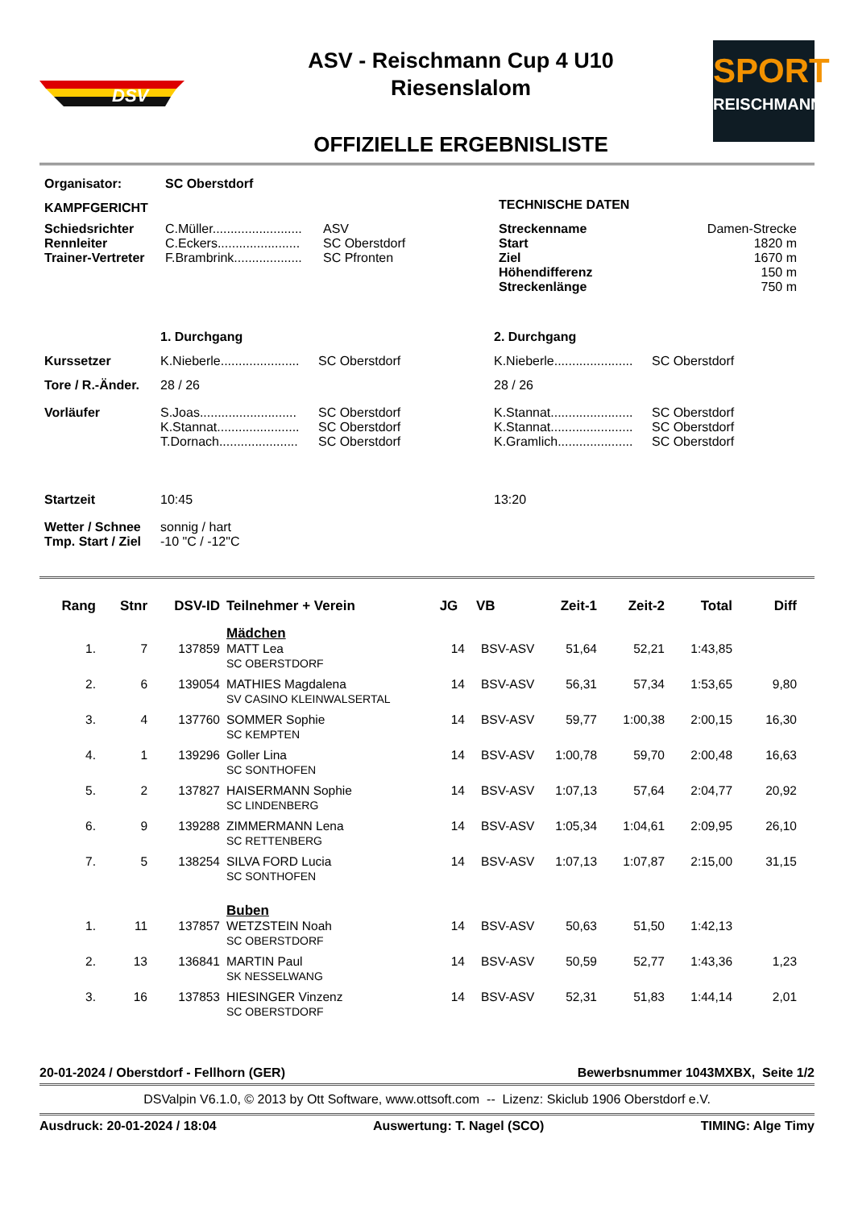DSV
ASV - Reischmann Cup 4 U10
Riesenslalom
OFFIZIELLE ERGEBNISLISTE
SPORT
REISCHMANN
| Organisator: | SC Oberstdorf | | | |
| KAMPFGERICHT | | | TECHNISCHE DATEN | |
| Schiedsrichter Rennleiter Trainer-Vertreter | C.Müller......................... C.Eckers....................... F.Brambrink................... | ASV SC Oberstdorf SC Pfronten | Streckenname Start Ziel Höhendifferenz Streckenlänge | Damen-Strecke 1820 m 1670 m 150 m 750 m |
| | 1. Durchgang | | 2. Durchgang | |
| Kurssetzer | K.Nieberle...................... | SC Oberstdorf | K.Nieberle...................... | SC Oberstdorf |
| Tore / R.-Änder. | 28 / 26 | | 28 / 26 | |
| Vorläufer | S.Joas........................... K.Stannat....................... T.Dornach...................... | SC Oberstdorf SC Oberstdorf SC Oberstdorf | K.Stannat....................... K.Stannat....................... K.Gramlich..................... | SC Oberstdorf SC Oberstdorf SC Oberstdorf |
| Startzeit | 10:45 | | 13:20 | |
| Wetter / Schnee Tmp. Start / Ziel | sonnig / hart -10 "C / -12"C | | | |
| Rang | Stnr | DSV-ID | Teilnehmer + Verein | JG | VB | Zeit-1 | Zeit-2 | Total | Diff |
| --- | --- | --- | --- | --- | --- | --- | --- | --- | --- |
| | | | Mädchen | | | | | | |
| 1. | 7 | 137859 | MATT Lea SC OBERSTDORF | 14 | BSV-ASV | 51,64 | 52,21 | 1:43,85 | |
| 2. | 6 | 139054 | MATHIES Magdalena SV CASINO KLEINWALSERTAL | 14 | BSV-ASV | 56,31 | 57,34 | 1:53,65 | 9,80 |
| 3. | 4 | 137760 | SOMMER Sophie SC KEMPTEN | 14 | BSV-ASV | 59,77 | 1:00,38 | 2:00,15 | 16,30 |
| 4. | 1 | 139296 | Goller Lina SC SONTHOFEN | 14 | BSV-ASV | 1:00,78 | 59,70 | 2:00,48 | 16,63 |
| 5. | 2 | 137827 | HAISERMANN Sophie SC LINDENBERG | 14 | BSV-ASV | 1:07,13 | 57,64 | 2:04,77 | 20,92 |
| 6. | 9 | 139288 | ZIMMERMANN Lena SC RETTENBERG | 14 | BSV-ASV | 1:05,34 | 1:04,61 | 2:09,95 | 26,10 |
| 7. | 5 | 138254 | SILVA FORD Lucia SC SONTHOFEN | 14 | BSV-ASV | 1:07,13 | 1:07,87 | 2:15,00 | 31,15 |
| | | | Buben | | | | | | |
| 1. | 11 | 137857 | WETZSTEIN Noah SC OBERSTDORF | 14 | BSV-ASV | 50,63 | 51,50 | 1:42,13 | |
| 2. | 13 | 136841 | MARTIN Paul SK NESSELWANG | 14 | BSV-ASV | 50,59 | 52,77 | 1:43,36 | 1,23 |
| 3. | 16 | 137853 | HIESINGER Vinzenz SC OBERSTDORF | 14 | BSV-ASV | 52,31 | 51,83 | 1:44,14 | 2,01 |
20-01-2024 / Oberstdorf - Fellhorn (GER) Bewerbsnummer 1043MXBX, Seite 1/2
DSValpin V6.1.0, © 2013 by Ott Software, www.ottsoft.com -- Lizenz: Skiclub 1906 Oberstdorf e.V.
Ausdruck: 20-01-2024 / 18:04 Auswertung: T. Nagel (SCO) TIMING: Alge Timy